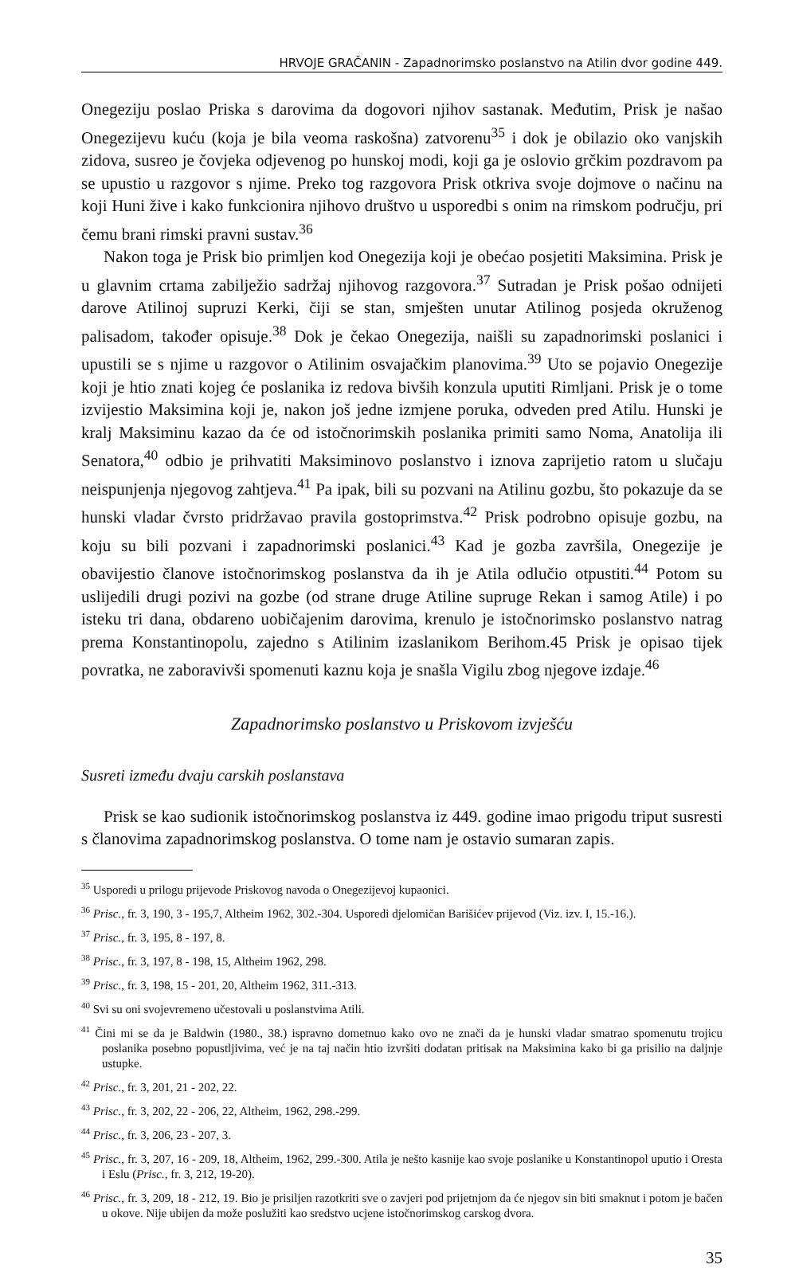HRVOJE GRAČANIN - Zapadnorimsko poslanstvo na Atilin dvor godine 449.
Onegeziju poslao Priska s darovima da dogovori njihov sastanak. Međutim, Prisk je našao Onegezijevu kuću (koja je bila veoma raskošna) zatvorenu<sup>35</sup> i dok je obilazio oko vanjskih zidova, susreo je čovjeka odjevenog po hunskoj modi, koji ga je oslovio grčkim pozdravom pa se upustio u razgovor s njime. Preko tog razgovora Prisk otkriva svoje dojmove o načinu na koji Huni žive i kako funkcionira njihovo društvo u usporedbi s onim na rimskom području, pri čemu brani rimski pravni sustav.<sup>36</sup>
Nakon toga je Prisk bio primljen kod Onegezija koji je obećao posjetiti Maksimina. Prisk je u glavnim crtama zabilježio sadržaj njihovog razgovora.<sup>37</sup> Sutradan je Prisk pošao odnijeti darove Atilinoj supruzi Kerki, čiji se stan, smješten unutar Atilinog posjeda okruženog palisadom, također opisuje.<sup>38</sup> Dok je čekao Onegezija, naišli su zapadnorimski poslanici i upustili se s njime u razgovor o Atilinim osvajačkim planovima.<sup>39</sup> Uto se pojavio Onegezije koji je htio znati kojeg će poslanika iz redova bivših konzula uputiti Rimljani. Prisk je o tome izvijestio Maksimina koji je, nakon još jedne izmjene poruka, odveden pred Atilu. Hunski je kralj Maksiminu kazao da će od istočnorimskih poslanika primiti samo Noma, Anatolija ili Senatora,<sup>40</sup> odbio je prihvatiti Maksiminovo poslanstvo i iznova zaprijetio ratom u slučaju neispunjenja njegovog zahtjeva.<sup>41</sup> Pa ipak, bili su pozvani na Atilinu gozbu, što pokazuje da se hunski vladar čvrsto pridržavao pravila gostoprimstva.<sup>42</sup> Prisk podrobno opisuje gozbu, na koju su bili pozvani i zapadnorimski poslanici.<sup>43</sup> Kad je gozba završila, Onegezije je obavijestio članove istočnorimskog poslanstva da ih je Atila odlučio otpustiti.<sup>44</sup> Potom su uslijedili drugi pozivi na gozbe (od strane druge Atiline supruge Rekan i samog Atile) i po isteku tri dana, obdareno uobičajenim darovima, krenulo je istočnorimsko poslanstvo natrag prema Konstantinopolu, zajedno s Atilinim izaslanikom Berihom.45 Prisk je opisao tijek povratka, ne zaboravivši spomenuti kaznu koja je snašla Vigilu zbog njegove izdaje.<sup>46</sup>
Zapadnorimsko poslanstvo u Priskovom izvješću
Susreti između dvaju carskih poslanstava
Prisk se kao sudionik istočnorimskog poslanstva iz 449. godine imao prigodu triput susresti s članovima zapadnorimskog poslanstva. O tome nam je ostavio sumaran zapis.
<sup>35</sup> Usporedi u prilogu prijevode Priskovog navoda o Onegezijevoj kupaonici.
<sup>36</sup> Prisc., fr. 3, 190, 3 - 195,7, Altheim 1962, 302.-304. Usporedi djelomičan Barišićev prijevod (Viz. izv. I, 15.-16.).
<sup>37</sup> Prisc., fr. 3, 195, 8 - 197, 8.
<sup>38</sup> Prisc., fr. 3, 197, 8 - 198, 15, Altheim 1962, 298.
<sup>39</sup> Prisc., fr. 3, 198, 15 - 201, 20, Altheim 1962, 311.-313.
<sup>40</sup> Svi su oni svojevremeno učestovali u poslanstvima Atili.
<sup>41</sup> Čini mi se da je Baldwin (1980., 38.) ispravno dometnuo kako ovo ne znači da je hunski vladar smatrao spomenutu trojicu poslanika posebno popustljivima, već je na taj način htio izvršiti dodatan pritisak na Maksimina kako bi ga prisilio na daljnje ustupke.
<sup>42</sup> Prisc., fr. 3, 201, 21 - 202, 22.
<sup>43</sup> Prisc., fr. 3, 202, 22 - 206, 22, Altheim, 1962, 298.-299.
<sup>44</sup> Prisc., fr. 3, 206, 23 - 207, 3.
<sup>45</sup> Prisc., fr. 3, 207, 16 - 209, 18, Altheim, 1962, 299.-300. Atila je nešto kasnije kao svoje poslanike u Konstantinopol uputio i Oresta i Eslu (Prisc., fr. 3, 212, 19-20).
<sup>46</sup> Prisc., fr. 3, 209, 18 - 212, 19. Bio je prisiljen razotkriti sve o zavjeri pod prijetnjom da će njegov sin biti smaknut i potom je bačen u okove. Nije ubijen da može poslužiti kao sredstvo ucjene istočnorimskog carskog dvora.
35